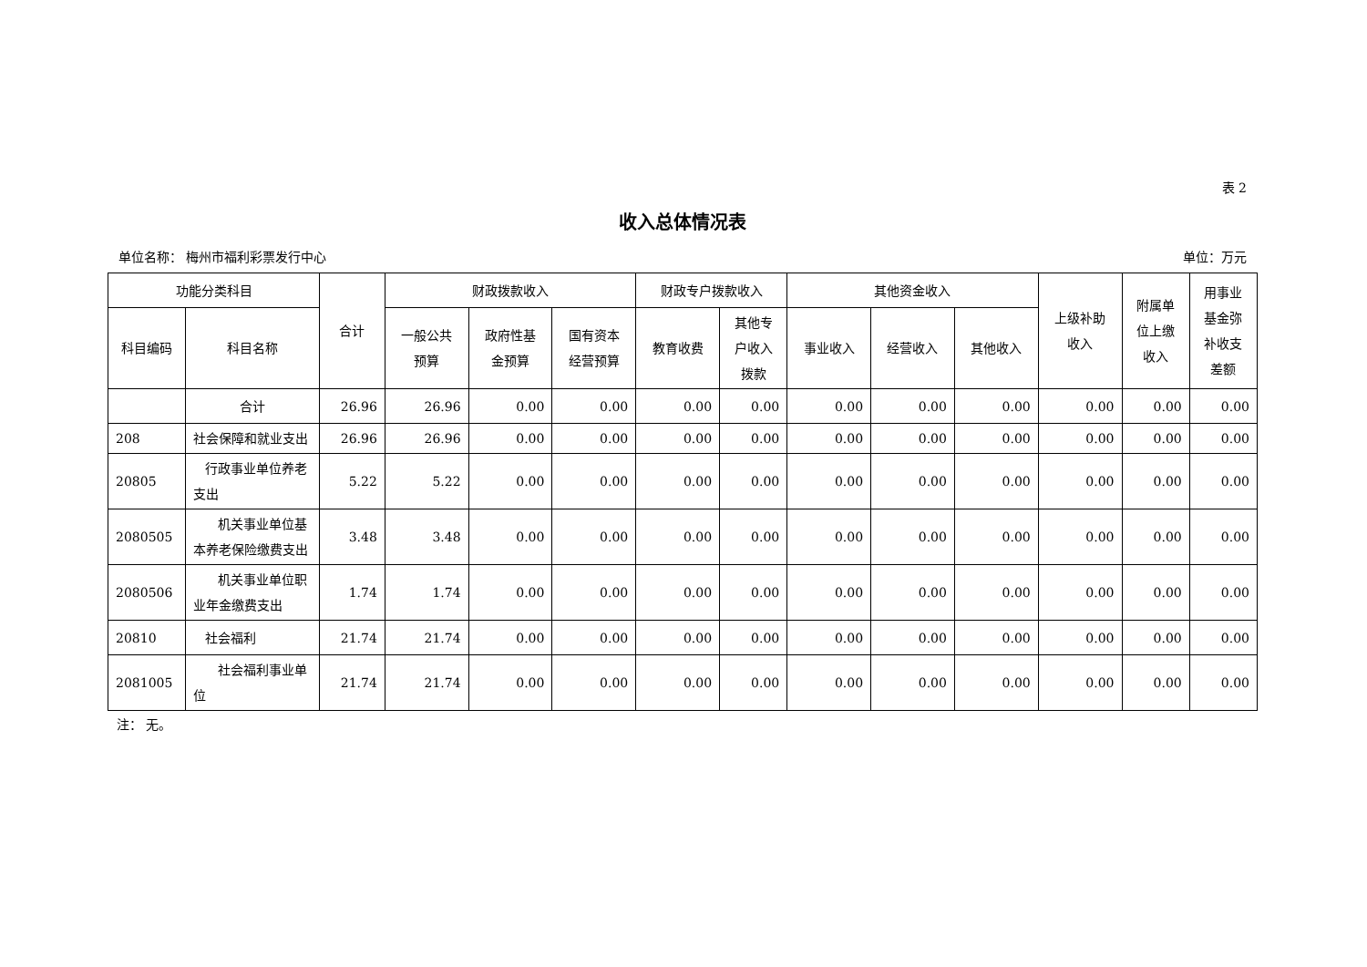表 2
收入总体情况表
单位名称： 梅州市福利彩票发行中心 单位：万元
| 功能分类科目 | | 合计 | 财政拨款收入 | | | 财政专户拨款收入 | | 其他资金收入 | | | 上级补助 收入 | 附属单 位上缴 收入 | 用事业 基金弥 补收支 差额 |
| --- | --- | --- | --- | --- | --- | --- | --- | --- | --- | --- | --- | --- | --- |
| 科目编码 | 科目名称 | | 一般公共 预算 | 政府性基 金预算 | 国有资本 经营预算 | 教育收费 | 其他专 户收入 拨款 | 事业收入 | 经营收入 | 其他收入 | | | |
| | 合计 | 26.96 | 26.96 | 0.00 | 0.00 | 0.00 | 0.00 | 0.00 | 0.00 | 0.00 | 0.00 | 0.00 | 0.00 |
| 208 | 社会保障和就业支出 | 26.96 | 26.96 | 0.00 | 0.00 | 0.00 | 0.00 | 0.00 | 0.00 | 0.00 | 0.00 | 0.00 | 0.00 |
| 20805 | 行政事业单位养老支出 | 5.22 | 5.22 | 0.00 | 0.00 | 0.00 | 0.00 | 0.00 | 0.00 | 0.00 | 0.00 | 0.00 | 0.00 |
| 2080505 | 机关事业单位基本养老保险缴费支出 | 3.48 | 3.48 | 0.00 | 0.00 | 0.00 | 0.00 | 0.00 | 0.00 | 0.00 | 0.00 | 0.00 | 0.00 |
| 2080506 | 机关事业单位职业年金缴费支出 | 1.74 | 1.74 | 0.00 | 0.00 | 0.00 | 0.00 | 0.00 | 0.00 | 0.00 | 0.00 | 0.00 | 0.00 |
| 20810 | 社会福利 | 21.74 | 21.74 | 0.00 | 0.00 | 0.00 | 0.00 | 0.00 | 0.00 | 0.00 | 0.00 | 0.00 | 0.00 |
| 2081005 | 社会福利事业单位 | 21.74 | 21.74 | 0.00 | 0.00 | 0.00 | 0.00 | 0.00 | 0.00 | 0.00 | 0.00 | 0.00 | 0.00 |
注： 无。